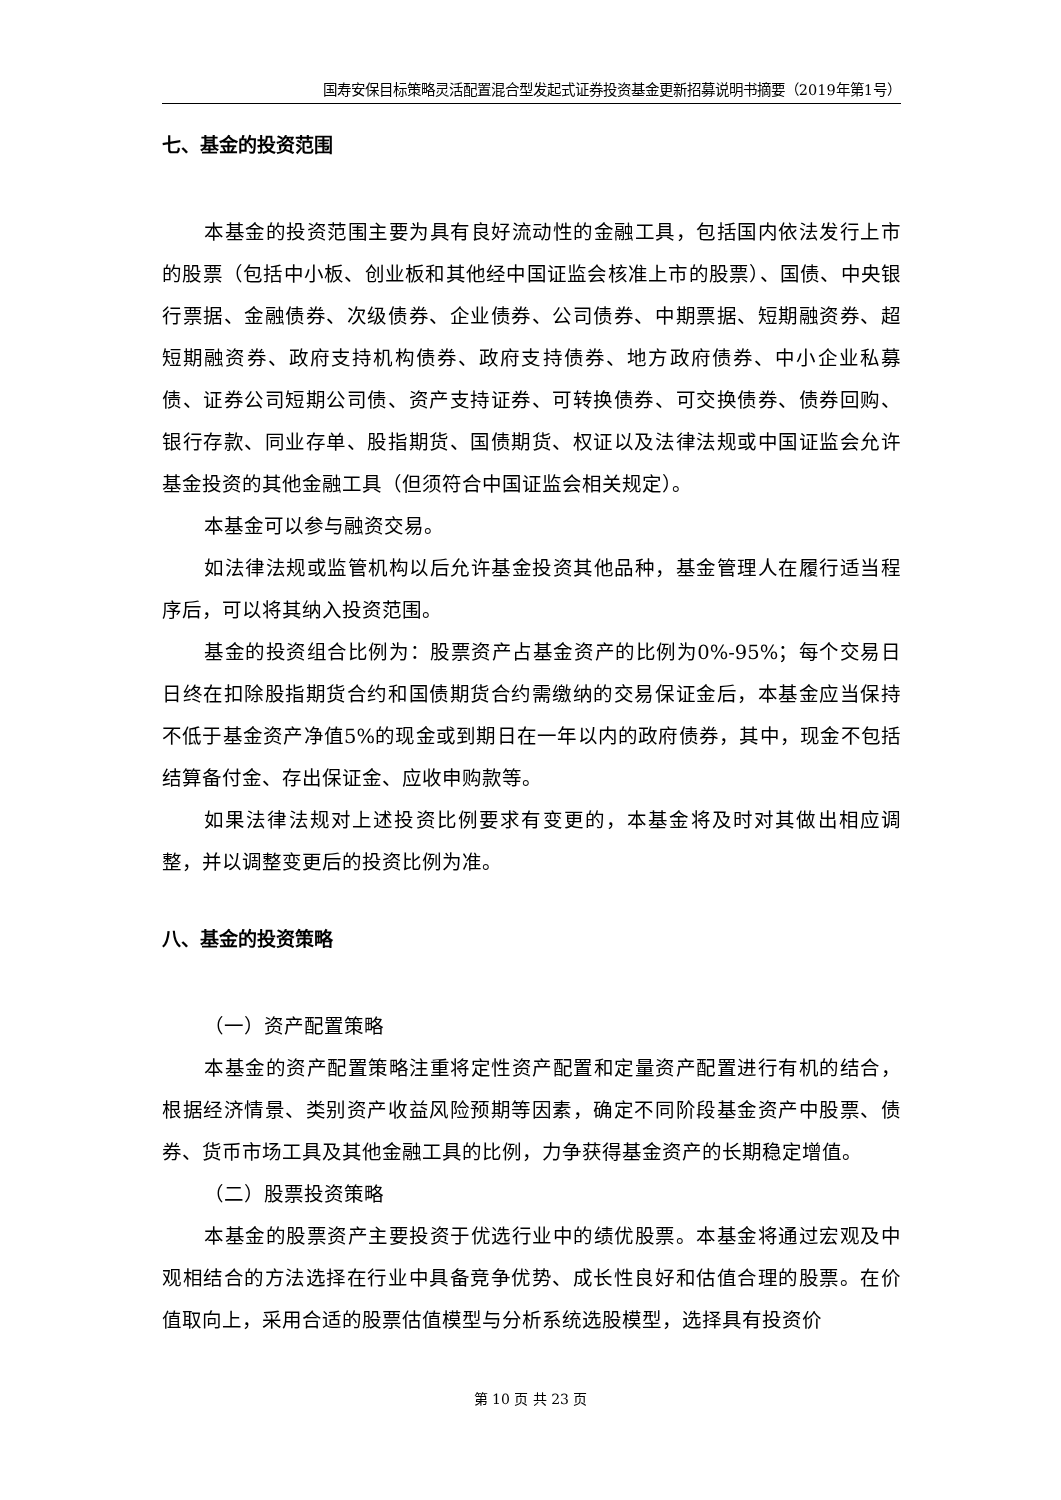国寿安保目标策略灵活配置混合型发起式证券投资基金更新招募说明书摘要（2019年第1号）
七、基金的投资范围
本基金的投资范围主要为具有良好流动性的金融工具，包括国内依法发行上市的股票（包括中小板、创业板和其他经中国证监会核准上市的股票）、国债、中央银行票据、金融债券、次级债券、企业债券、公司债券、中期票据、短期融资券、超短期融资券、政府支持机构债券、政府支持债券、地方政府债券、中小企业私募债、证券公司短期公司债、资产支持证券、可转换债券、可交换债券、债券回购、银行存款、同业存单、股指期货、国债期货、权证以及法律法规或中国证监会允许基金投资的其他金融工具（但须符合中国证监会相关规定）。
本基金可以参与融资交易。
如法律法规或监管机构以后允许基金投资其他品种，基金管理人在履行适当程序后，可以将其纳入投资范围。
基金的投资组合比例为：股票资产占基金资产的比例为0%-95%；每个交易日日终在扣除股指期货合约和国债期货合约需缴纳的交易保证金后，本基金应当保持不低于基金资产净值5%的现金或到期日在一年以内的政府债券，其中，现金不包括结算备付金、存出保证金、应收申购款等。
如果法律法规对上述投资比例要求有变更的，本基金将及时对其做出相应调整，并以调整变更后的投资比例为准。
八、基金的投资策略
（一）资产配置策略
本基金的资产配置策略注重将定性资产配置和定量资产配置进行有机的结合，根据经济情景、类别资产收益风险预期等因素，确定不同阶段基金资产中股票、债券、货币市场工具及其他金融工具的比例，力争获得基金资产的长期稳定增值。
（二）股票投资策略
本基金的股票资产主要投资于优选行业中的绩优股票。本基金将通过宏观及中观相结合的方法选择在行业中具备竞争优势、成长性良好和估值合理的股票。在价值取向上，采用合适的股票估值模型与分析系统选股模型，选择具有投资价
第 10 页 共 23 页